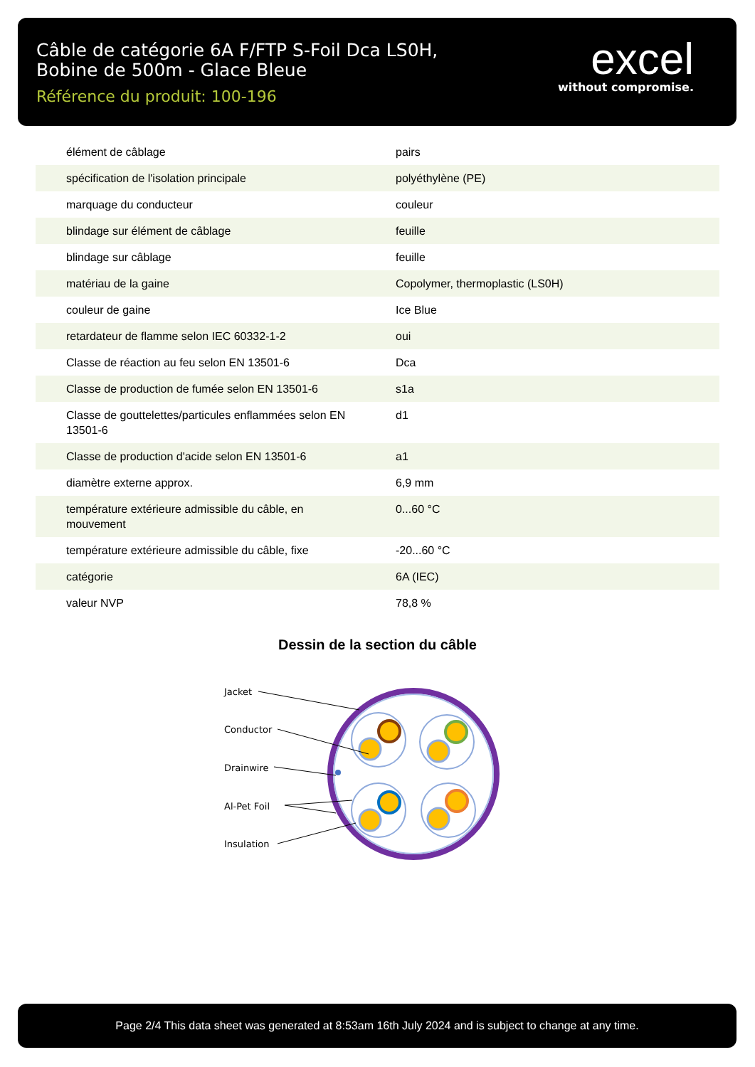Câble de catégorie 6A F/FTP S-Foil Dca LS0H,
Bobine de 500m - Glace Bleue
Référence du produit: 100-196
excel
without compromise.
| élément de câblage | pairs |
| spécification de l'isolation principale | polyéthylène (PE) |
| marquage du conducteur | couleur |
| blindage sur élément de câblage | feuille |
| blindage sur câblage | feuille |
| matériau de la gaine | Copolymer, thermoplastic (LS0H) |
| couleur de gaine | Ice Blue |
| retardateur de flamme selon IEC 60332-1-2 | oui |
| Classe de réaction au feu selon EN 13501-6 | Dca |
| Classe de production de fumée selon EN 13501-6 | s1a |
| Classe de gouttelettes/particules enflammées selon EN 13501-6 | d1 |
| Classe de production d'acide selon EN 13501-6 | a1 |
| diamètre externe approx. | 6,9 mm |
| température extérieure admissible du câble, en mouvement | 0...60 °C |
| température extérieure admissible du câble, fixe | -20...60 °C |
| catégorie | 6A (IEC) |
| valeur NVP | 78,8 % |
Dessin de la section du câble
Jacket
Conductor
Drainwire
Al-Pet Foil
Insulation
Page 2/4 This data sheet was generated at 8:53am 16th July 2024 and is subject to change at any time.